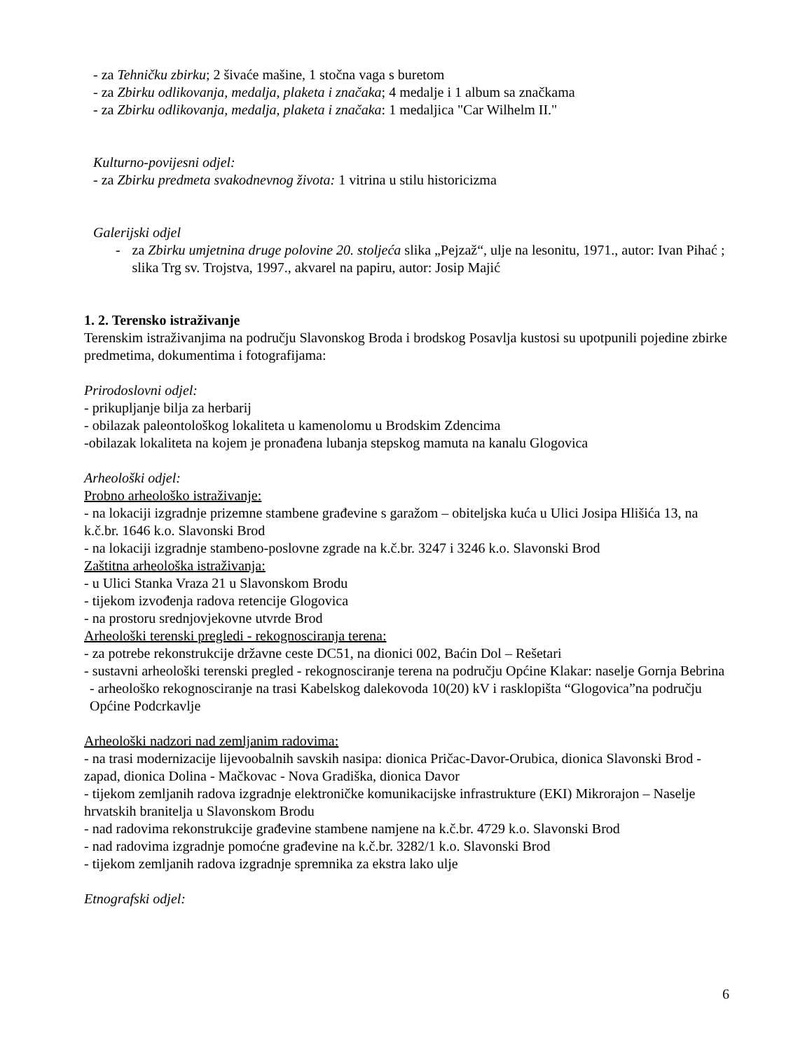- za Tehničku zbirku; 2 šivaće mašine, 1 stočna vaga s buretom
- za Zbirku odlikovanja, medalja, plaketa i značaka; 4 medalje i 1 album sa značkama
- za Zbirku odlikovanja, medalja, plaketa i značaka: 1 medaljica "Car Wilhelm II."
Kulturno-povijesni odjel:
- za Zbirku predmeta svakodnevnog života: 1 vitrina u stilu historicizma
Galerijski odjel
- za Zbirku umjetnina druge polovine 20. stoljeća slika „Pejzaž“, ulje na lesonitu, 1971., autor: Ivan Pihać ; slika Trg sv. Trojstva, 1997., akvarel na papiru, autor: Josip Majić
1. 2. Terensko istraživanje
Terenskim istraživanjima na području Slavonskog Broda i brodskog Posavlja kustosi su upotpunili pojedine zbirke predmetima, dokumentima i fotografijama:
Prirodoslovni odjel:
- prikupljanje bilja za herbarij
- obilazak paleontološkog lokaliteta u kamenolomu u Brodskim Zdencima
-obilazak lokaliteta na kojem je pronađena lubanja stepskog mamuta na kanalu Glogovica
Arheološki odjel:
Probno arheološko istraživanje:
- na lokaciji izgradnje prizemne stambene građevine s garažom – obiteljska kuća u Ulici Josipa Hlišića 13, na k.č.br. 1646 k.o. Slavonski Brod
- na lokaciji izgradnje stambeno-poslovne zgrade na k.č.br. 3247 i 3246 k.o. Slavonski Brod
Zaštitna arheološka istraživanja:
- u Ulici Stanka Vraza 21 u Slavonskom Brodu
- tijekom izvođenja radova retencije Glogovica
- na prostoru srednjovjekovne utvrde Brod
Arheološki terenski pregledi - rekognosciranja terena:
- za potrebe rekonstrukcije državne ceste DC51, na dionici 002, Baćin Dol – Rešetari
- sustavni arheološki terenski pregled - rekognosciranje terena na području Općine Klakar: naselje Gornja Bebrina
- arheološko rekognosciranje na trasi Kabelskog dalekovoda 10(20) kV i rasklopišta “Glogovica”na području Općine Podcrkavlje
Arheološki nadzori nad zemljanim radovima:
- na trasi modernizacije lijevoobalnih savskih nasipa: dionica Pričac-Davor-Orubica, dionica Slavonski Brod - zapad, dionica Dolina - Mačkovac - Nova Gradiška, dionica Davor
- tijekom zemljanih radova izgradnje elektroničke komunikacijske infrastrukture (EKI) Mikrorajon – Naselje hrvatskih branitelja u Slavonskom Brodu
- nad radovima rekonstrukcije građevine stambene namjene na k.č.br. 4729 k.o. Slavonski Brod
- nad radovima izgradnje pomoćne građevine na k.č.br. 3282/1 k.o. Slavonski Brod
- tijekom zemljanih radova izgradnje spremnika za ekstra lako ulje
Etnografski odjel:
6